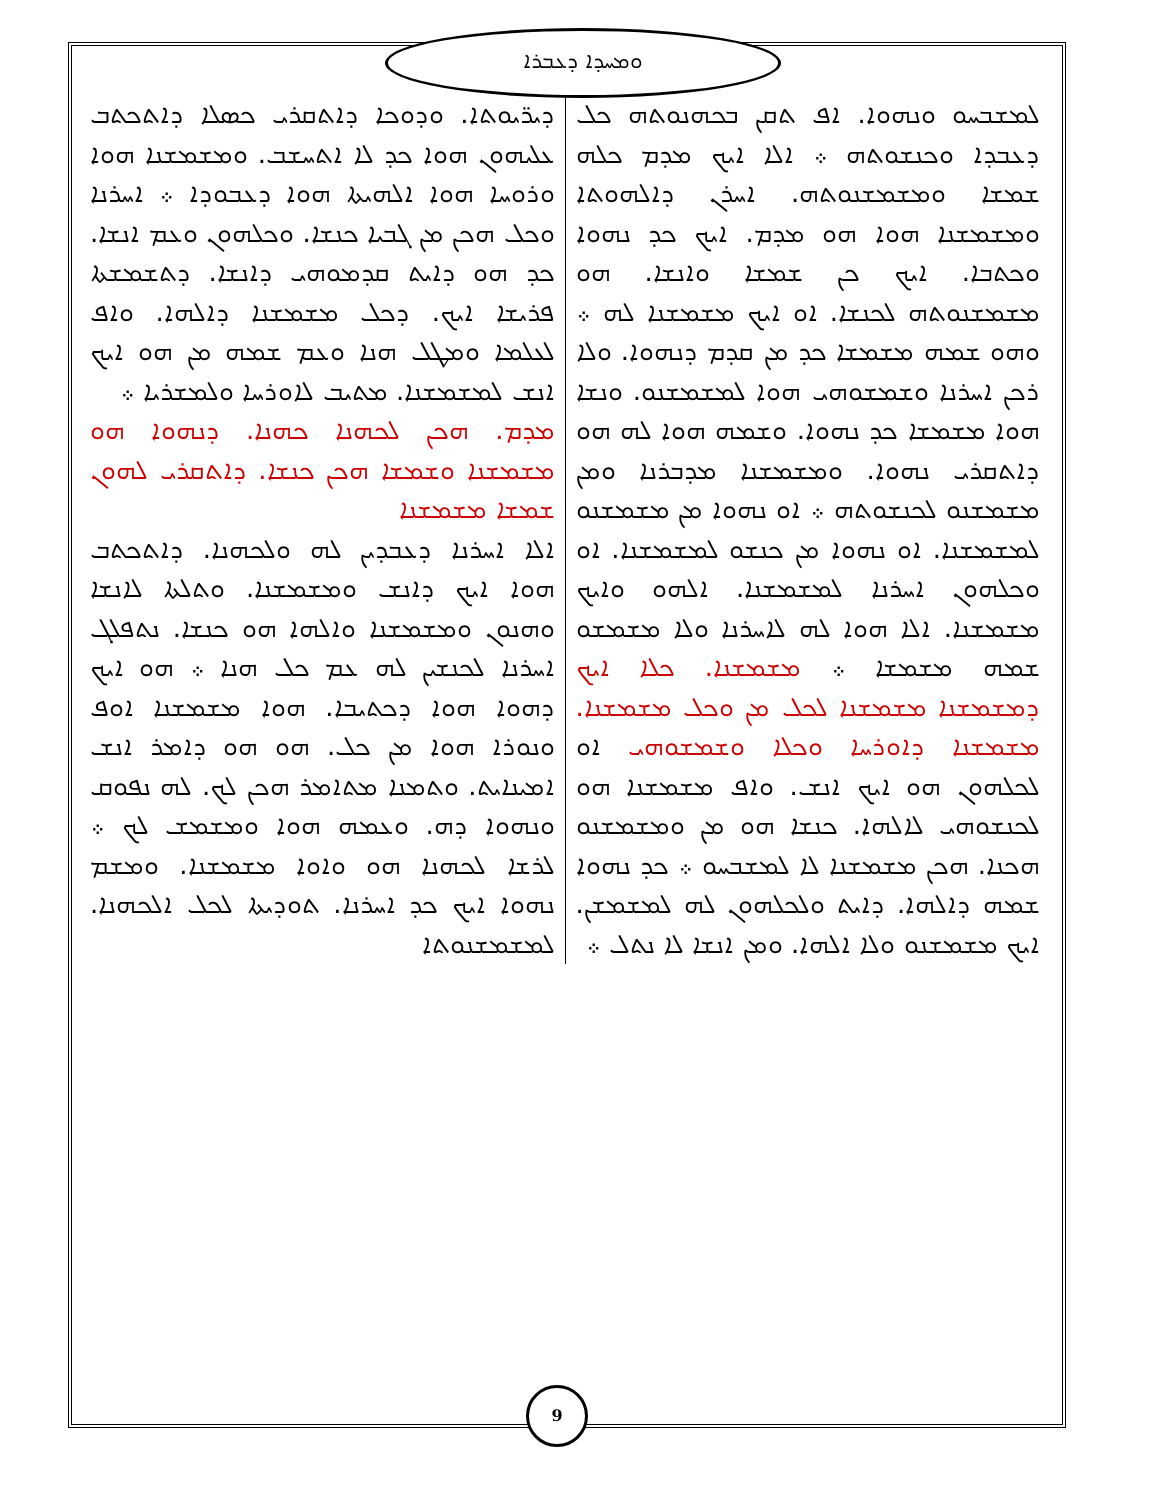ܘܡܚܕܐ ܕܥܒܪܐ
ܕܝܪ̈ܝܘܬܐ. ܘܕܘܟܐ ܕܐܬܩܪܝ ܟܣܠܐ ܕܐܬܟܬܒ ܥܠܝܗܘܢ ܗܘܐ ܟܕ ܠܐ ܐܬܚܫܒ. ܘܡܫܡܫܢܐ ܗܘܐ ܘܪܘܚܐ ܗܘܐ ܐܠܗܝܬܐ ܗܘܐ ܕܥܒܘܕܐ ܀ ܐܚܪܢܐ ܘܟܠ ܗܟܢ ܡܢ ܓܒܝܐ ܟܢܫܐ. ܘܟܠܗܘܢ ܘܥܡ ܐܢܫܐ. ܟܕ ܗܘ ܕܐܝܬ ܩܕܡܘܗܝ ܕܐܢܫܐ. ܕܬܫܡܫܬܐ ܦܪܝܫܐ ܐܝܟ. ܕܟܠ ܡܫܡܫܢܐ ܕܐܠܗܐ. ܘܐܦ ܠܥܠܡܐ ܘܡܛܠ ܗܢܐ ܘܥܡ ܫܡܗ ܡܢ ܗܘ ܐܝܟ ܐܢܫ ܠܡܫܡܫܢܐ. ܡܬܝܒ ܠܐܘܪܚܐ ܘܠܡܫܪܝܐ ܀
ܡܕܡ. ܗܟܢ ܠܟܗܢܐ ܟܗܢܐ. ܕܢܗܘܐ ܗܘ ܡܫܡܫܢܐ ܘܫܡܫܐ ܗܟܢ ܟܢܫܐ. ܕܐܬܩܪܝ ܠܗܘܢ ܫܡܫܐ ܡܫܡܫܢܐ
ܐܠܐ ܐܚܪܢܐ ܕܥܒܕܝܢ ܠܗ ܘܠܟܗܢܐ. ܕܐܬܟܬܒ ܗܘܐ ܐܝܟ ܕܐܢܫ ܘܡܫܡܫܢܐ. ܘܬܠܬܐ ܠܐܢܫܐ ܘܗܢܘܢ ܘܡܫܡܫܢܐ ܘܐܠܗܐ ܗܘ ܟܢܫܐ. ܢܬܦܠܓ ܐܚܪܢܐ ܠܟܢܫܝܢ ܠܗ ܥܡ ܟܠ ܗܢܐ ܀ ܗܘ ܐܝܟ ܕܗܘܐ ܗܘܐ ܕܟܬܝܒܐ. ܗܘܐ ܡܫܡܫܢܐ ܐܘܦ ܘܢܘܪܐ ܗܘܐ ܡܢ ܟܠ. ܗܘ ܗܘ ܕܐܡܪ ܐܢܫ ܐܡܝܢܐܝܬ. ܘܬܡܢܐ ܡܬܐܡܪ ܗܟܢ ܠܟ. ܠܗ ܢܦܘܩ ܘܢܗܘܐ ܕܗ. ܘܥܡܗ ܗܘܐ ܘܡܫܡܫ ܠܟ ܀ ܠܪܫܐ ܠܟܗܢܐ ܗܘ ܘܐܘܐ ܡܫܡܫܢܐ. ܘܡܫܡ ܢܗܘܐ ܐܝܟ ܟܕ ܐܚܪܢܐ. ܬܘܕܝܬܐ ܠܟܠ ܐܠܟܗܢܐ. ܠܡܫܡܫܢܘܬܐ
ܠܡܫܒܚܘ ܘܢܗܘܐ. ܐܦ ܬܩܢ ܒܟܗܢܘܬܗ ܟܠ ܕܥܒܕܐ ܘܟܢܫܘܬܗ ܀ ܐܠܐ ܐܝܟ ܡܕܡ ܟܠܗ ܫܡܫܐ ܘܡܫܡܫܢܘܬܗ. ܐܚܪܢ ܕܐܠܗܘܬܐ ܘܡܫܡܫܢܐ ܗܘܐ ܗܘ ܡܕܡ. ܐܝܟ ܟܕ ܢܗܘܐ ܘܟܬܒܐ. ܐܝܟ ܟܢ ܫܡܫܐ ܘܐܢܫܐ. ܗܘ ܡܫܡܫܢܘܬܗ ܠܟܢܫܐ. ܐܘ ܐܝܟ ܡܫܡܫܢܐ ܠܗ ܀ ܘܗܘ ܫܡܗ ܡܫܡܫܐ ܟܕ ܡܢ ܩܕܡ ܕܢܗܘܐ. ܘܠܐ ܪܟܢ ܐܚܪܢܐ ܘܫܡܫܘܗܝ ܗܘܐ ܠܡܫܡܫܢܘ. ܘܢܫܐ ܗܘܐ ܡܫܡܫܐ ܟܕ ܢܗܘܐ. ܘܫܡܗ ܗܘܐ ܠܗ ܗܘ ܕܐܬܩܪܝ ܢܗܘܐ. ܘܡܫܡܫܢܐ ܡܕܒܪܢܐ ܘܡܢ ܡܫܡܫܢܘ ܠܟܢܫܘܬܗ ܀ ܐܘ ܢܗܘܐ ܡܢ ܡܫܡܫܢܘ ܠܡܫܡܫܢܐ. ܐܘ ܢܗܘܐ ܡܢ ܟܢܫܘ ܠܡܫܡܫܢܐ. ܐܘ ܘܟܠܗܘܢ ܐܚܪܢܐ ܠܡܫܡܫܢܐ. ܐܠܗܘ ܘܐܝܟ ܡܫܡܫܢܐ. ܐܠܐ ܗܘܐ ܠܗ ܠܐܚܪܢܐ ܘܠܐ ܡܫܡܫܘ ܫܡܗ ܡܫܡܫܐ ܀ ܡܫܡܫܢܐ. ܟܠܐ ܐܝܟ ܕܡܫܡܫܢܐ ܡܫܡܫܢܐ ܠܟܠ ܡܢ ܘܟܠ ܡܫܡܫܢܐ. ܡܫܡܫܢܐ ܕܐܘܪܚܐ ܘܟܠܐ ܘܫܡܫܘܗܝ ܐܘ ܠܟܠܗܘܢ ܗܘ ܐܝܟ ܐܢܫ. ܘܐܦ ܡܫܡܫܢܐ ܗܘ ܠܟܢܫܘܗܝ ܠܐܠܗܐ. ܟܢܫܐ ܗܘ ܡܢ ܘܡܫܡܫܢܘ ܗܟܢܐ. ܗܟܢ ܡܫܡܫܢܐ ܠܐ ܠܡܫܒܚܘ ܀ ܟܕ ܢܗܘܐ ܫܡܗ ܕܐܠܗܐ. ܕܐܝܬ ܘܠܟܠܗܘܢ ܠܗ ܠܡܫܡܫܢ. ܐܝܟ ܡܫܡܫܢܘ ܘܠܐ ܐܠܗܐ. ܘܡܢ ܐܢܫܐ ܠܐ ܢܬܠ ܀
9